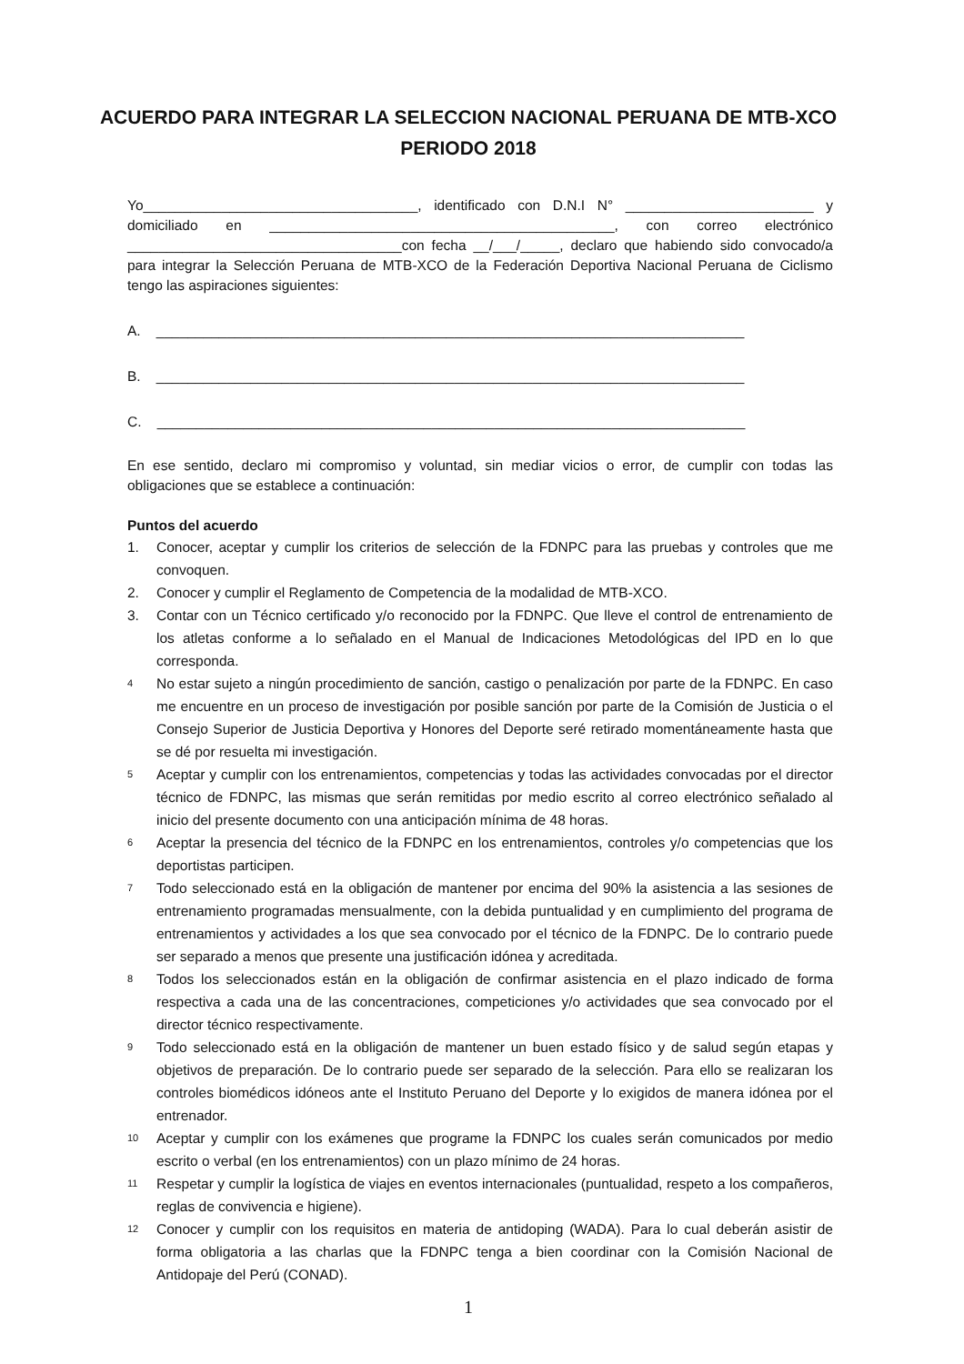ACUERDO PARA INTEGRAR LA SELECCION NACIONAL PERUANA DE MTB-XCO
PERIODO 2018
Yo___________________________________, identificado con D.N.I N° ________________________ y domiciliado en ____________________________________________, con correo electrónico ___________________________________con fecha __/___/_____, declaro que habiendo sido convocado/a para integrar la Selección Peruana de MTB-XCO de la Federación Deportiva Nacional Peruana de Ciclismo tengo las aspiraciones siguientes:
A. ___________________________________________________________________________
B. ___________________________________________________________________________
C. ___________________________________________________________________________
En ese sentido, declaro mi compromiso y voluntad, sin mediar vicios o error, de cumplir con todas las obligaciones que se establece a continuación:
Puntos del acuerdo
1. Conocer, aceptar y cumplir los criterios de selección de la FDNPC para las pruebas y controles que me convoquen.
2. Conocer y cumplir el Reglamento de Competencia de la modalidad de MTB-XCO.
3. Contar con un Técnico certificado y/o reconocido por la FDNPC. Que lleve el control de entrenamiento de los atletas conforme a lo señalado en el Manual de Indicaciones Metodológicas del IPD en lo que corresponda.
4 No estar sujeto a ningún procedimiento de sanción, castigo o penalización por parte de la FDNPC. En caso me encuentre en un proceso de investigación por posible sanción por parte de la Comisión de Justicia o el Consejo Superior de Justicia Deportiva y Honores del Deporte seré retirado momentáneamente hasta que se dé por resuelta mi investigación.
5 Aceptar y cumplir con los entrenamientos, competencias y todas las actividades convocadas por el director técnico de FDNPC, las mismas que serán remitidas por medio escrito al correo electrónico señalado al inicio del presente documento con una anticipación mínima de 48 horas.
6 Aceptar la presencia del técnico de la FDNPC en los entrenamientos, controles y/o competencias que los deportistas participen.
7 Todo seleccionado está en la obligación de mantener por encima del 90% la asistencia a las sesiones de entrenamiento programadas mensualmente, con la debida puntualidad y en cumplimiento del programa de entrenamientos y actividades a los que sea convocado por el técnico de la FDNPC. De lo contrario puede ser separado a menos que presente una justificación idónea y acreditada.
8 Todos los seleccionados están en la obligación de confirmar asistencia en el plazo indicado de forma respectiva a cada una de las concentraciones, competiciones y/o actividades que sea convocado por el director técnico respectivamente.
9 Todo seleccionado está en la obligación de mantener un buen estado físico y de salud según etapas y objetivos de preparación. De lo contrario puede ser separado de la selección. Para ello se realizaran los controles biomédicos idóneos ante el Instituto Peruano del Deporte y lo exigidos de manera idónea por el entrenador.
10 Aceptar y cumplir con los exámenes que programe la FDNPC los cuales serán comunicados por medio escrito o verbal (en los entrenamientos) con un plazo mínimo de 24 horas.
11 Respetar y cumplir la logística de viajes en eventos internacionales (puntualidad, respeto a los compañeros, reglas de convivencia e higiene).
12 Conocer y cumplir con los requisitos en materia de antidoping (WADA). Para lo cual deberán asistir de forma obligatoria a las charlas que la FDNPC tenga a bien coordinar con la Comisión Nacional de Antidopaje del Perú (CONAD).
1